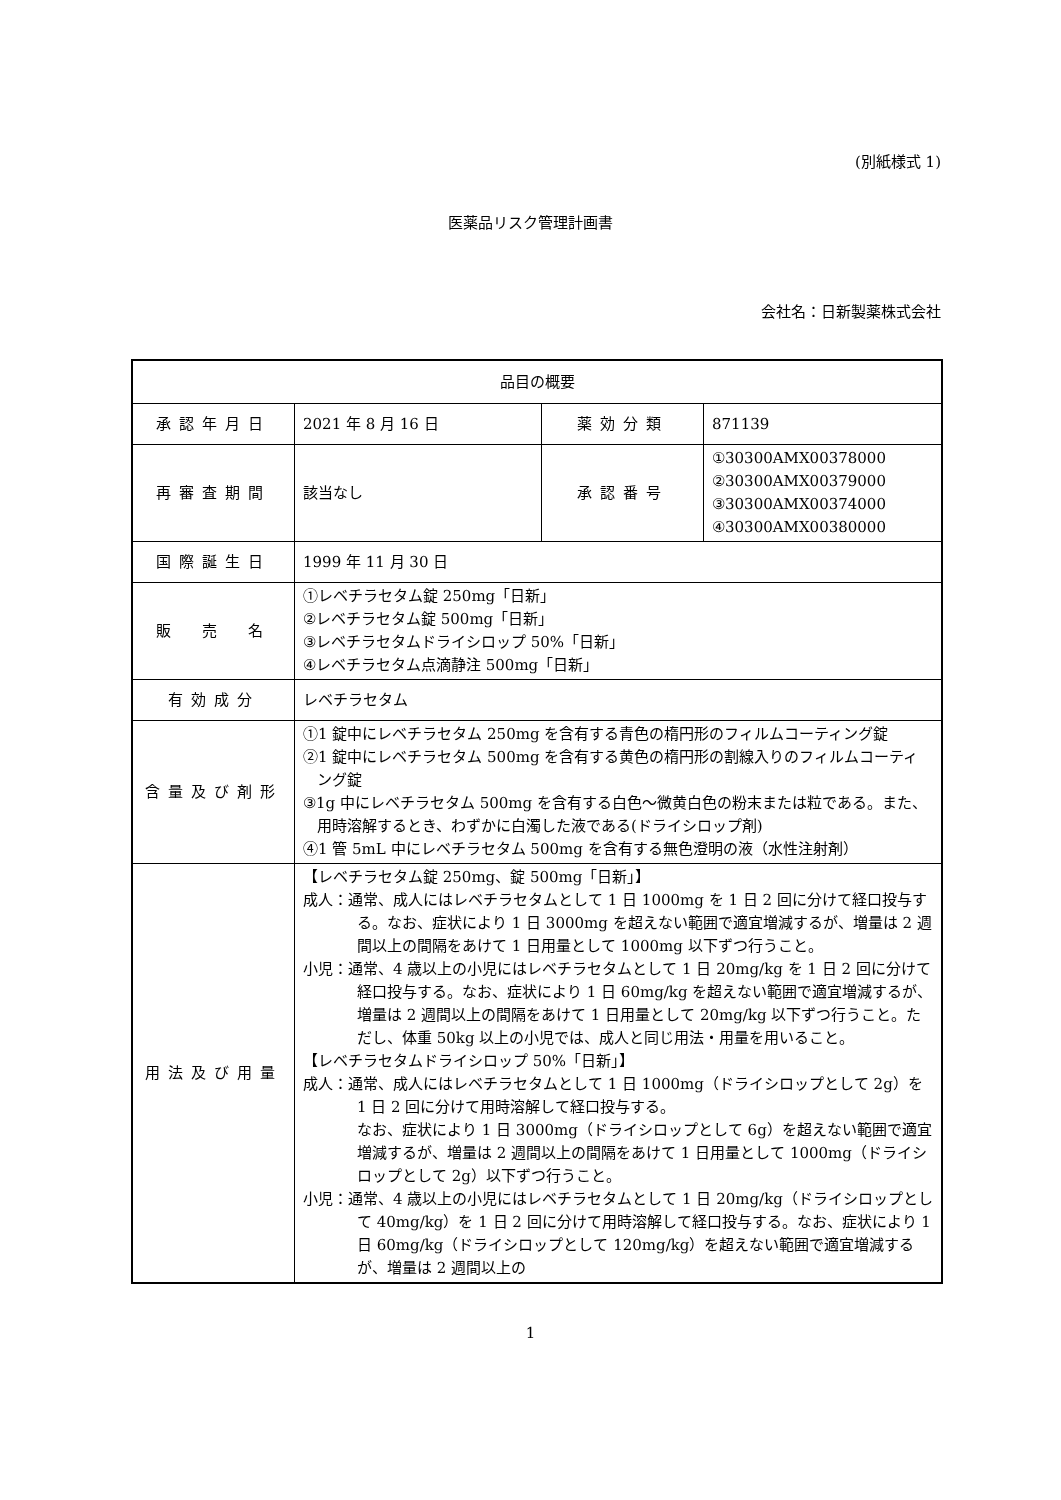(別紙様式 1)
医薬品リスク管理計画書
会社名：日新製薬株式会社
| 品目の概要 | | | |
| 承認年月日 | 2021 年 8 月 16 日 | 薬効分類 | 871139 |
| 再審査期間 | 該当なし | 承認番号 | ①30300AMX00378000 ②30300AMX00379000 ③30300AMX00374000 ④30300AMX00380000 |
| 国際誕生日 | 1999 年 11 月 30 日 | | |
| 販 売 名 | ①レベチラセタム錠 250mg「日新」 ②レベチラセタム錠 500mg「日新」 ③レベチラセタムドライシロップ 50%「日新」 ④レベチラセタム点滴静注 500mg「日新」 | | |
| 有効成分 | レベチラセタム | | |
| 含量及び剤形 | ①1 錠中にレベチラセタム 250mg を含有する青色の楕円形のフィルムコーティング錠 ②1 錠中にレベチラセタム 500mg を含有する黄色の楕円形の割線入りのフィルムコーティング錠 ③1g 中にレベチラセタム 500mg を含有する白色～微黄白色の粉末または粒である。また、用時溶解するとき、わずかに白濁した液である(ドライシロップ剤) ④1 管 5mL 中にレベチラセタム 500mg を含有する無色澄明の液（水性注射剤） | | |
| 用法及び用量 | 【レベチラセタム錠 250mg、錠 500mg「日新」】 成人：通常、成人にはレベチラセタムとして 1 日 1000mg を 1 日 2 回に分けて経口投与する。なお、症状により 1 日 3000mg を超えない範囲で適宜増減するが、増量は 2 週間以上の間隔をあけて 1 日用量として 1000mg 以下ずつ行うこと。 小児：通常、4 歳以上の小児にはレベチラセタムとして 1 日 20mg/kg を 1 日 2 回に分けて経口投与する。なお、症状により 1 日 60mg/kg を超えない範囲で適宜増減するが、増量は 2 週間以上の間隔をあけて 1 日用量として 20mg/kg 以下ずつ行うこと。ただし、体重 50kg 以上の小児では、成人と同じ用法・用量を用いること。 【レベチラセタムドライシロップ 50%「日新」】 成人：通常、成人にはレベチラセタムとして 1 日 1000mg（ドライシロップとして 2g）を 1 日 2 回に分けて用時溶解して経口投与する。 なお、症状により 1 日 3000mg（ドライシロップとして 6g）を超えない範囲で適宜増減するが、増量は 2 週間以上の間隔をあけて 1 日用量として 1000mg（ドライシロップとして 2g）以下ずつ行うこと。 小児：通常、4 歳以上の小児にはレベチラセタムとして 1 日 20mg/kg（ドライシロップとして 40mg/kg）を 1 日 2 回に分けて用時溶解して経口投与する。なお、症状により 1 日 60mg/kg（ドライシロップとして 120mg/kg）を超えない範囲で適宜増減するが、増量は 2 週間以上の | | |
1